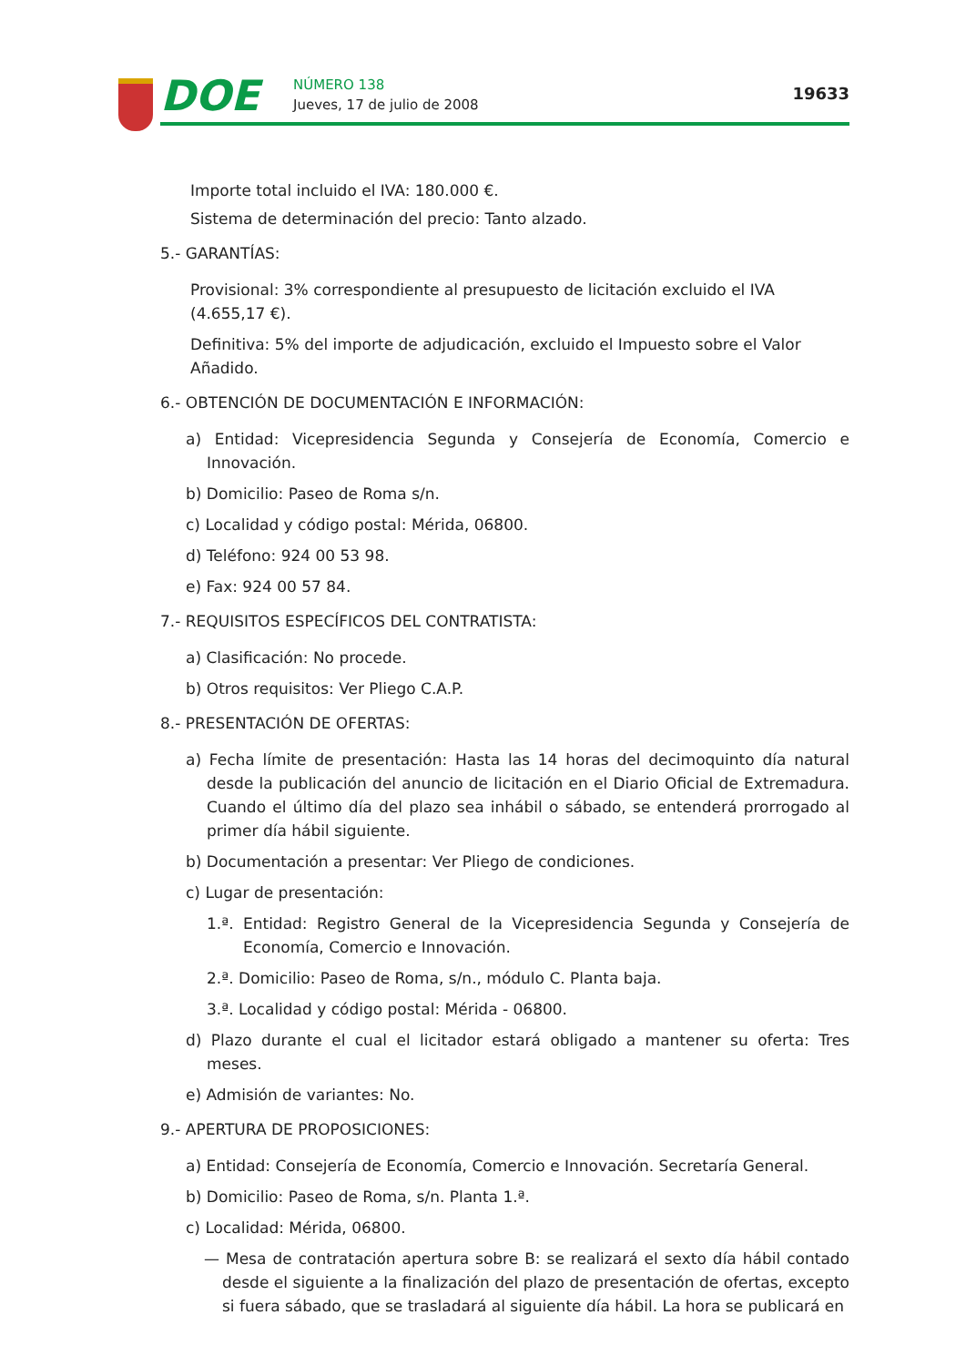DOE NÚMERO 138
Jueves, 17 de julio de 2008
19633
Importe total incluido el IVA: 180.000 €.
Sistema de determinación del precio: Tanto alzado.
5.- GARANTÍAS:
Provisional: 3% correspondiente al presupuesto de licitación excluido el IVA (4.655,17 €).
Definitiva: 5% del importe de adjudicación, excluido el Impuesto sobre el Valor Añadido.
6.- OBTENCIÓN DE DOCUMENTACIÓN E INFORMACIÓN:
a) Entidad: Vicepresidencia Segunda y Consejería de Economía, Comercio e Innovación.
b) Domicilio: Paseo de Roma s/n.
c) Localidad y código postal: Mérida, 06800.
d) Teléfono: 924 00 53 98.
e) Fax: 924 00 57 84.
7.- REQUISITOS ESPECÍFICOS DEL CONTRATISTA:
a) Clasificación: No procede.
b) Otros requisitos: Ver Pliego C.A.P.
8.- PRESENTACIÓN DE OFERTAS:
a) Fecha límite de presentación: Hasta las 14 horas del decimoquinto día natural desde la publicación del anuncio de licitación en el Diario Oficial de Extremadura. Cuando el último día del plazo sea inhábil o sábado, se entenderá prorrogado al primer día hábil siguiente.
b) Documentación a presentar: Ver Pliego de condiciones.
c) Lugar de presentación:
1.ª. Entidad: Registro General de la Vicepresidencia Segunda y Consejería de Economía, Comercio e Innovación.
2.ª. Domicilio: Paseo de Roma, s/n., módulo C. Planta baja.
3.ª. Localidad y código postal: Mérida - 06800.
d) Plazo durante el cual el licitador estará obligado a mantener su oferta: Tres meses.
e) Admisión de variantes: No.
9.- APERTURA DE PROPOSICIONES:
a) Entidad: Consejería de Economía, Comercio e Innovación. Secretaría General.
b) Domicilio: Paseo de Roma, s/n. Planta 1.ª.
c) Localidad: Mérida, 06800.
— Mesa de contratación apertura sobre B: se realizará el sexto día hábil contado desde el siguiente a la finalización del plazo de presentación de ofertas, excepto si fuera sábado, que se trasladará al siguiente día hábil. La hora se publicará en